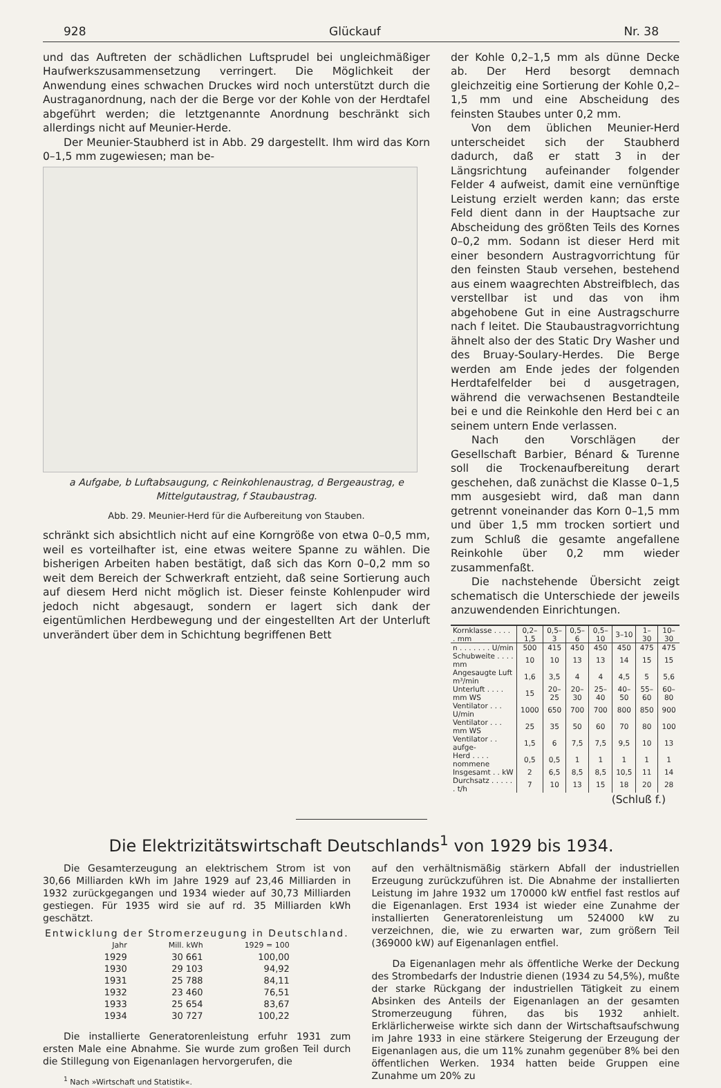928 Glückauf Nr. 38
und das Auftreten der schädlichen Luftsprudel bei ungleichmäßiger Haufwerkszusammensetzung verringert. Die Möglichkeit der Anwendung eines schwachen Druckes wird noch unterstützt durch die Austraganordnung, nach der die Berge vor der Kohle von der Herdtafel abgeführt werden; die letztgenannte Anordnung beschränkt sich allerdings nicht auf Meunier-Herde.
Der Meunier-Staubherd ist in Abb. 29 dargestellt. Ihm wird das Korn 0–1,5 mm zugewiesen; man be-
a Aufgabe, b Luftabsaugung, c Reinkohlenaustrag, d Bergeaustrag, e Mittelgutaustrag, f Staubaustrag.
Abb. 29. Meunier-Herd für die Aufbereitung von Stauben.
schränkt sich absichtlich nicht auf eine Korngröße von etwa 0–0,5 mm, weil es vorteilhafter ist, eine etwas weitere Spanne zu wählen. Die bisherigen Arbeiten haben bestätigt, daß sich das Korn 0–0,2 mm so weit dem Bereich der Schwerkraft entzieht, daß seine Sortierung auch auf diesem Herd nicht möglich ist. Dieser feinste Kohlenpuder wird jedoch nicht abgesaugt, sondern er lagert sich dank der eigentümlichen Herdbewegung und der eingestellten Art der Unterluft unverändert über dem in Schichtung begriffenen Bett
der Kohle 0,2–1,5 mm als dünne Decke ab. Der Herd besorgt demnach gleichzeitig eine Sortierung der Kohle 0,2–1,5 mm und eine Abscheidung des feinsten Staubes unter 0,2 mm.
Von dem üblichen Meunier-Herd unterscheidet sich der Staubherd dadurch, daß er statt 3 in der Längsrichtung aufeinander folgender Felder 4 aufweist, damit eine vernünftige Leistung erzielt werden kann; das erste Feld dient dann in der Hauptsache zur Abscheidung des größten Teils des Kornes 0–0,2 mm. Sodann ist dieser Herd mit einer besondern Austragvorrichtung für den feinsten Staub versehen, bestehend aus einem waagrechten Abstreifblech, das verstellbar ist und das von ihm abgehobene Gut in eine Austragschurre nach f leitet. Die Staubaustragvorrichtung ähnelt also der des Static Dry Washer und des Bruay-Soulary-Herdes. Die Berge werden am Ende jedes der folgenden Herdtafelfelder bei d ausgetragen, während die verwachsenen Bestandteile bei e und die Reinkohle den Herd bei c an seinem untern Ende verlassen.
Nach den Vorschlägen der Gesellschaft Barbier, Bénard & Turenne soll die Trockenaufbereitung derart geschehen, daß zunächst die Klasse 0–1,5 mm ausgesiebt wird, daß man dann getrennt voneinander das Korn 0–1,5 mm und über 1,5 mm trocken sortiert und zum Schluß die gesamte angefallene Reinkohle über 0,2 mm wieder zusammenfaßt.
Die nachstehende Übersicht zeigt schematisch die Unterschiede der jeweils anzuwendenden Einrichtungen.
| Kornklasse . . . . . mm | 0,2–1,5 | 0,5–3 | 0,5–6 | 0,5–10 | 3–10 | 1–30 | 10–30 |
| --- | --- | --- | --- | --- | --- | --- | --- |
| n . . . . . . . U/min | 500 | 415 | 450 | 450 | 450 | 475 | 475 |
| Schubweite . . . . mm | 10 | 10 | 13 | 13 | 14 | 15 | 15 |
| Angesaugte Luft m³/min | 1,6 | 3,5 | 4 | 4 | 4,5 | 5 | 5,6 |
| Unterluft . . . . mm WS | 15 | 20–25 | 20–30 | 25–40 | 40–50 | 55–60 | 60–80 |
| Ventilator . . . U/min | 1000 | 650 | 700 | 700 | 800 | 850 | 900 |
| Ventilator . . . mm WS | 25 | 35 | 50 | 60 | 70 | 80 | 100 |
| Ventilator . . aufge- | 1,5 | 6 | 7,5 | 7,5 | 9,5 | 10 | 13 |
| Herd . . . . nommene | 0,5 | 0,5 | 1 | 1 | 1 | 1 | 1 |
| Insgesamt . . kW | 2 | 6,5 | 8,5 | 8,5 | 10,5 | 11 | 14 |
| Durchsatz . . . . . . t/h | 7 | 10 | 13 | 15 | 18 | 20 | 28 |
(Schluß f.)
Die Elektrizitätswirtschaft Deutschlands<sup>1</sup> von 1929 bis 1934.
Die Gesamterzeugung an elektrischem Strom ist von 30,66 Milliarden kWh im Jahre 1929 auf 23,46 Milliarden in 1932 zurückgegangen und 1934 wieder auf 30,73 Milliarden gestiegen. Für 1935 wird sie auf rd. 35 Milliarden kWh geschätzt.
Entwicklung der Stromerzeugung in Deutschland.
| Jahr | Mill. kWh | 1929 = 100 |
| 1929 | 30 661 | 100,00 |
| 1930 | 29 103 | 94,92 |
| 1931 | 25 788 | 84,11 |
| 1932 | 23 460 | 76,51 |
| 1933 | 25 654 | 83,67 |
| 1934 | 30 727 | 100,22 |
Die installierte Generatorenleistung erfuhr 1931 zum ersten Male eine Abnahme. Sie wurde zum großen Teil durch die Stillegung von Eigenanlagen hervorgerufen, die
<sup>1</sup> Nach »Wirtschaft und Statistik«.
auf den verhältnismäßig stärkern Abfall der industriellen Erzeugung zurückzuführen ist. Die Abnahme der installierten Leistung im Jahre 1932 um 170000 kW entfiel fast restlos auf die Eigenanlagen. Erst 1934 ist wieder eine Zunahme der installierten Generatorenleistung um 524000 kW zu verzeichnen, die, wie zu erwarten war, zum größern Teil (369000 kW) auf Eigenanlagen entfiel.
Da Eigenanlagen mehr als öffentliche Werke der Deckung des Strombedarfs der Industrie dienen (1934 zu 54,5%), mußte der starke Rückgang der industriellen Tätigkeit zu einem Absinken des Anteils der Eigenanlagen an der gesamten Stromerzeugung führen, das bis 1932 anhielt. Erklärlicherweise wirkte sich dann der Wirtschaftsaufschwung im Jahre 1933 in eine stärkere Steigerung der Erzeugung der Eigenanlagen aus, die um 11% zunahm gegenüber 8% bei den öffentlichen Werken. 1934 hatten beide Gruppen eine Zunahme um 20% zu